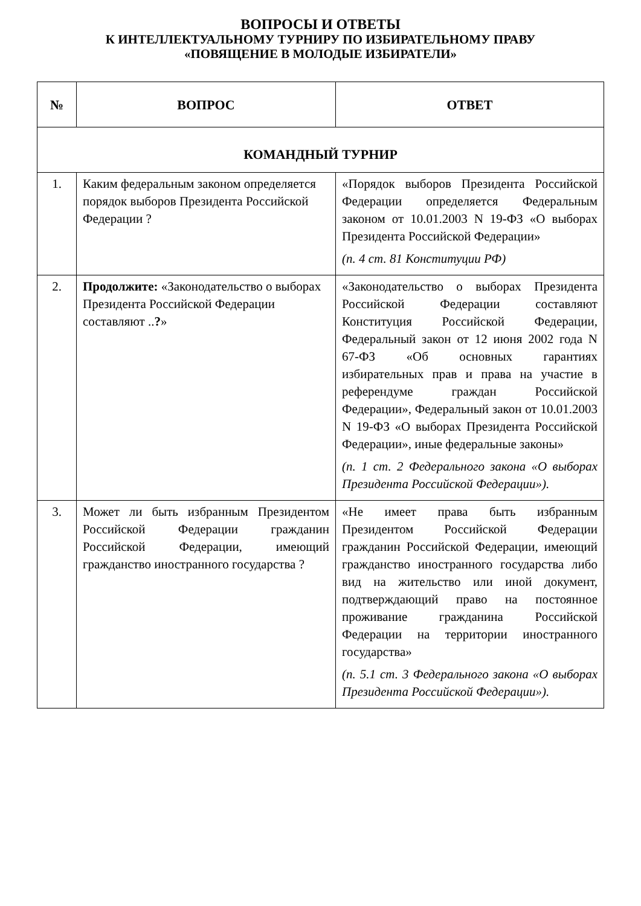ВОПРОСЫ И ОТВЕТЫ
К ИНТЕЛЛЕКТУАЛЬНОМУ ТУРНИРУ ПО ИЗБИРАТЕЛЬНОМУ ПРАВУ
«ПОВЯЩЕНИЕ В МОЛОДЫЕ ИЗБИРАТЕЛИ»
| № | ВОПРОС | ОТВЕТ |
| --- | --- | --- |
| КОМАНДНЫЙ ТУРНИР | | |
| 1. | Каким федеральным законом определяется порядок выборов Президента Российской Федерации ? | «Порядок выборов Президента Российской Федерации определяется Федеральным законом от 10.01.2003 N 19-ФЗ «О выборах Президента Российской Федерации» (п. 4 ст. 81 Конституции РФ) |
| 2. | Продолжите: «Законодательство о выборах Президента Российской Федерации составляют .. ? » | «Законодательство о выборах Президента Российской Федерации составляют Конституция Российской Федерации, Федеральный закон от 12 июня 2002 года N 67-ФЗ «Об основных гарантиях избирательных прав и права на участие в референдуме граждан Российской Федерации», Федеральный закон от 10.01.2003 N 19-ФЗ «О выборах Президента Российской Федерации», иные федеральные законы» (п. 1 ст. 2 Федерального закона «О выборах Президента Российской Федерации»). |
| 3. | Может ли быть избранным Президентом Российской Федерации гражданин Российской Федерации, имеющий гражданство иностранного государства ? | «Не имеет права быть избранным Президентом Российской Федерации гражданин Российской Федерации, имеющий гражданство иностранного государства либо вид на жительство или иной документ, подтверждающий право на постоянное проживание гражданина Российской Федерации на территории иностранного государства» (п. 5.1 ст. 3 Федерального закона «О выборах Президента Российской Федерации»). |